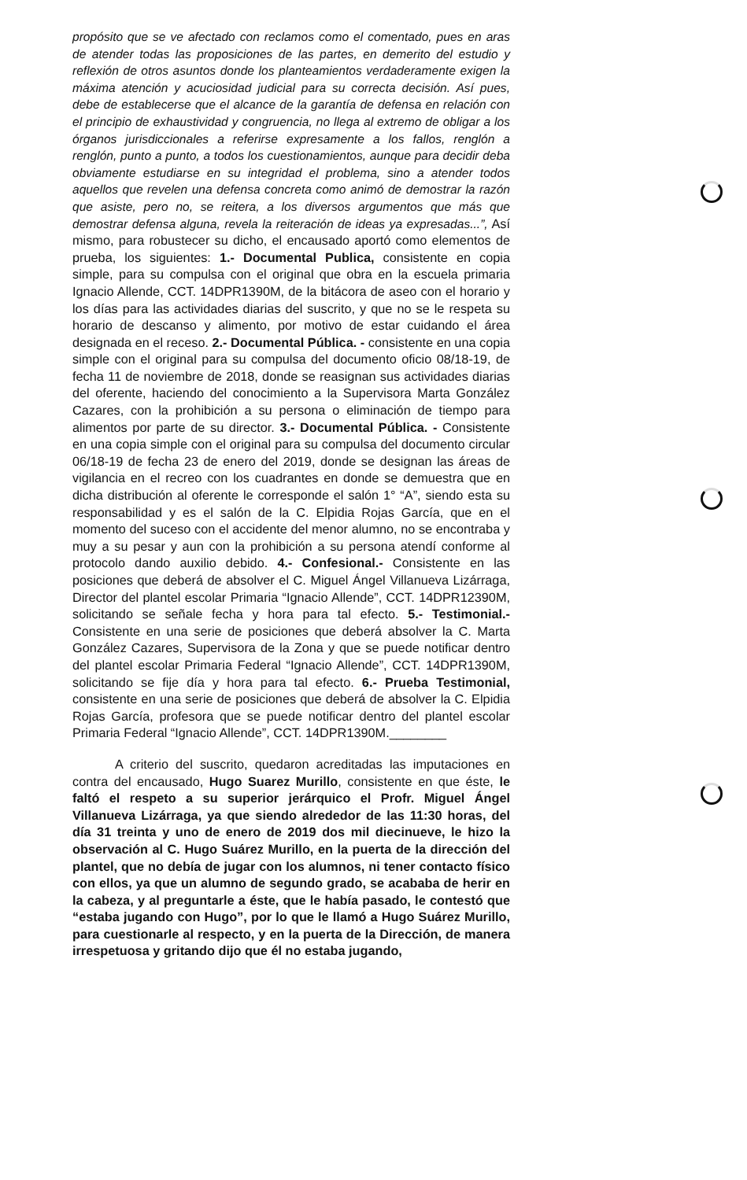propósito que se ve afectado con reclamos como el comentado, pues en aras de atender todas las proposiciones de las partes, en demerito del estudio y reflexión de otros asuntos donde los planteamientos verdaderamente exigen la máxima atención y acuciosidad judicial para su correcta decisión. Así pues, debe de establecerse que el alcance de la garantía de defensa en relación con el principio de exhaustividad y congruencia, no llega al extremo de obligar a los órganos jurisdiccionales a referirse expresamente a los fallos, renglón a renglón, punto a punto, a todos los cuestionamientos, aunque para decidir deba obviamente estudiarse en su integridad el problema, sino a atender todos aquellos que revelen una defensa concreta como animó de demostrar la razón que asiste, pero no, se reitera, a los diversos argumentos que más que demostrar defensa alguna, revela la reiteración de ideas ya expresadas...”, Así mismo, para robustecer su dicho, el encausado aportó como elementos de prueba, los siguientes: 1.- Documental Publica, consistente en copia simple, para su compulsa con el original que obra en la escuela primaria Ignacio Allende, CCT. 14DPR1390M, de la bitácora de aseo con el horario y los días para las actividades diarias del suscrito, y que no se le respeta su horario de descanso y alimento, por motivo de estar cuidando el área designada en el receso. 2.- Documental Pública. - consistente en una copia simple con el original para su compulsa del documento oficio 08/18-19, de fecha 11 de noviembre de 2018, donde se reasignan sus actividades diarias del oferente, haciendo del conocimiento a la Supervisora Marta González Cazares, con la prohibición a su persona o eliminación de tiempo para alimentos por parte de su director. 3.- Documental Pública. - Consistente en una copia simple con el original para su compulsa del documento circular 06/18-19 de fecha 23 de enero del 2019, donde se designan las áreas de vigilancia en el recreo con los cuadrantes en donde se demuestra que en dicha distribución al oferente le corresponde el salón 1° “A”, siendo esta su responsabilidad y es el salón de la C. Elpidia Rojas García, que en el momento del suceso con el accidente del menor alumno, no se encontraba y muy a su pesar y aun con la prohibición a su persona atendí conforme al protocolo dando auxilio debido. 4.- Confesional.- Consistente en las posiciones que deberá de absolver el C. Miguel Ángel Villanueva Lizárraga, Director del plantel escolar Primaria “Ignacio Allende”, CCT. 14DPR12390M, solicitando se señale fecha y hora para tal efecto. 5.- Testimonial.- Consistente en una serie de posiciones que deberá absolver la C. Marta González Cazares, Supervisora de la Zona y que se puede notificar dentro del plantel escolar Primaria Federal “Ignacio Allende”, CCT. 14DPR1390M, solicitando se fije día y hora para tal efecto. 6.- Prueba Testimonial, consistente en una serie de posiciones que deberá de absolver la C. Elpidia Rojas García, profesora que se puede notificar dentro del plantel escolar Primaria Federal “Ignacio Allende”, CCT. 14DPR1390M.________
A criterio del suscrito, quedaron acreditadas las imputaciones en contra del encausado, Hugo Suarez Murillo, consistente en que éste, le faltó el respeto a su superior jerárquico el Profr. Miguel Ángel Villanueva Lizárraga, ya que siendo alrededor de las 11:30 horas, del día 31 treinta y uno de enero de 2019 dos mil diecinueve, le hizo la observación al C. Hugo Suárez Murillo, en la puerta de la dirección del plantel, que no debía de jugar con los alumnos, ni tener contacto físico con ellos, ya que un alumno de segundo grado, se acababa de herir en la cabeza, y al preguntarle a éste, que le había pasado, le contestó que “estaba jugando con Hugo”, por lo que le llamó a Hugo Suárez Murillo, para cuestionarle al respecto, y en la puerta de la Dirección, de manera irrespetuosa y gritando dijo que él no estaba jugando,